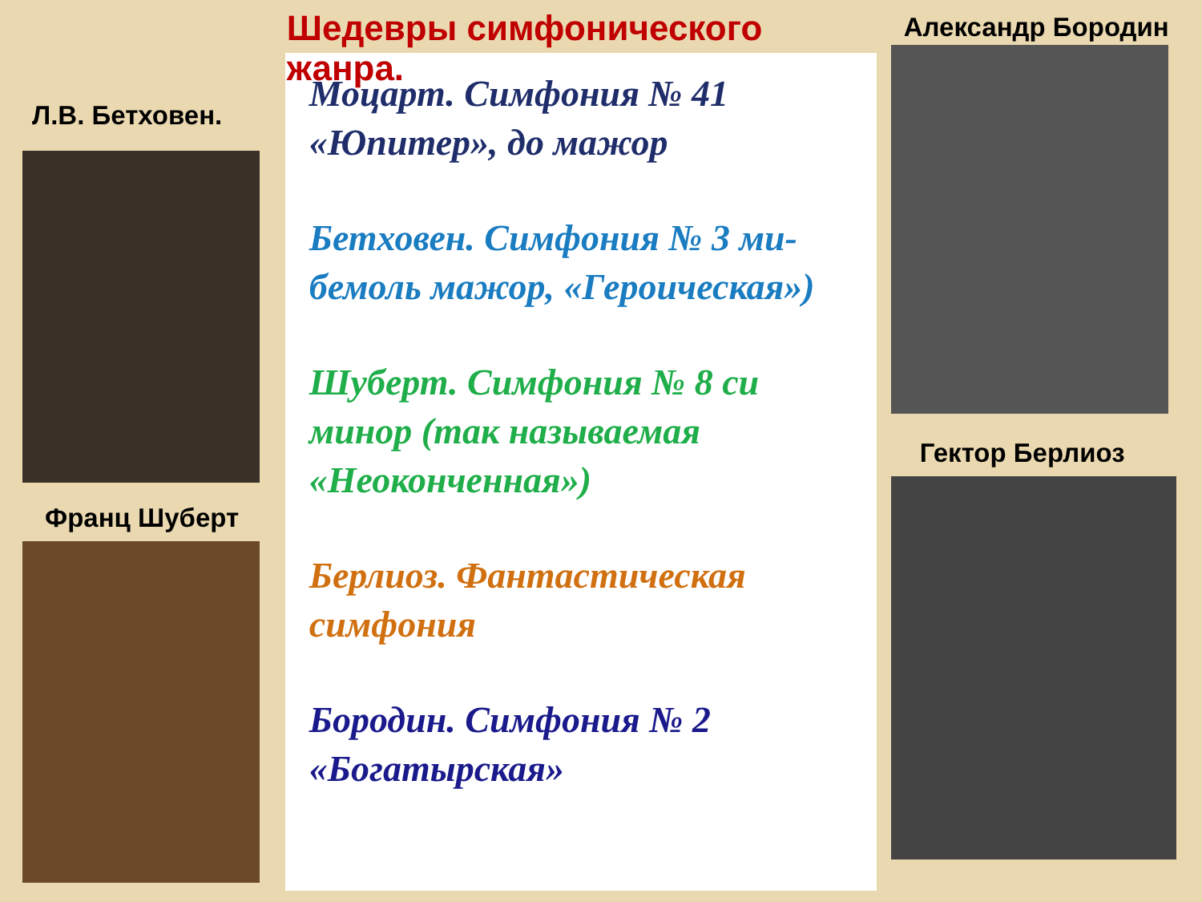Л.В. Бетховен.
Франц Шуберт
Шедевры симфонического жанра.
Моцарт. Симфония № 41 «Юпитер», до мажор
Бетховен. Симфония № 3 ми-бемоль мажор, «Героическая»)
Шуберт. Симфония № 8 си минор (так называемая «Неоконченная»)
Берлиоз. Фантастическая симфония
Бородин. Симфония № 2 «Богатырская»
Александр Бородин
Гектор Берлиоз